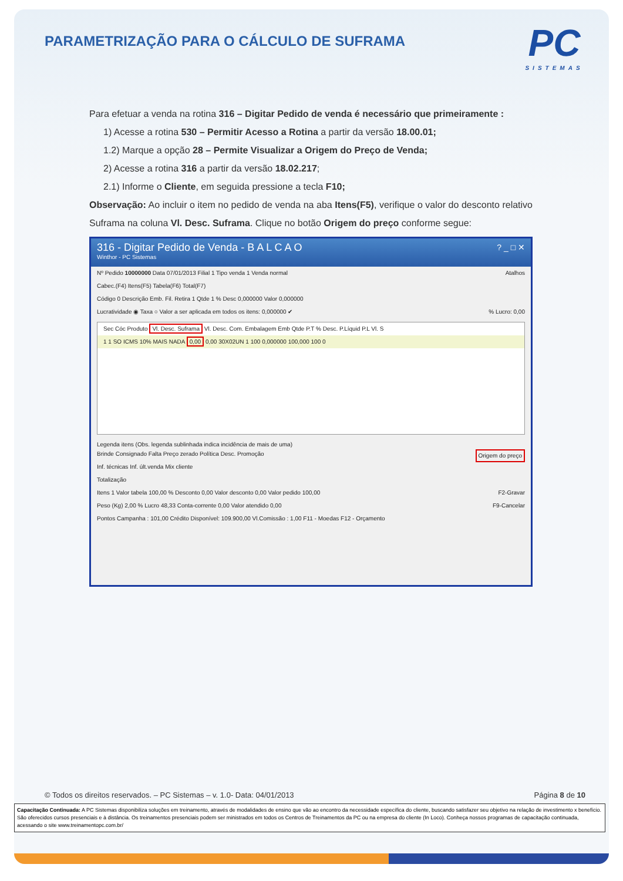PARAMETRIZAÇÃO PARA O CÁLCULO DE SUFRAMA
PC
SISTEMAS
Para efetuar a venda na rotina 316 – Digitar Pedido de venda é necessário que primeiramente :
1) Acesse a rotina 530 – Permitir Acesso a Rotina a partir da versão 18.00.01;
1.2) Marque a opção 28 – Permite Visualizar a Origem do Preço de Venda;
2) Acesse a rotina 316 a partir da versão 18.02.217;
2.1) Informe o Cliente, em seguida pressione a tecla F10;
Observação: Ao incluir o item no pedido de venda na aba Itens(F5), verifique o valor do desconto relativo Suframa na coluna Vl. Desc. Suframa. Clique no botão Origem do preço conforme segue:
316 - Digitar Pedido de Venda - B A L C A O ? _ □ ✕
Winthor - PC Sistemas
Nº Pedido 10000000 Data 07/01/2013 Filial 1 Tipo venda 1 Venda normal Atalhos
Cabec.(F4) Itens(F5) Tabela(F6) Total(F7)
Código 0 Descrição Emb. Fil. Retira 1 Qtde 1 % Desc 0,000000 Valor 0,000000
Lucratividade ◉ Taxa ○ Valor a ser aplicada em todos os itens: 0,000000 ✔ % Lucro: 0,00
Sec Cóc Produto Vl. Desc. Suframa Vl. Desc. Com. Embalagem Emb Qtde P.T % Desc. P.Líquid P.L Vl. S
1 1 SO ICMS 10% MAIS NADA 0,00 0,00 30X02UN 1 100 0,000000 100,000 100 0
Legenda itens (Obs. legenda sublinhada indica incidência de mais de uma)
Brinde Consignado Falta Preço zerado Política Desc. Promoção Origem do preço
Inf. técnicas Inf. últ.venda Mix cliente
Totalização
Itens 1 Valor tabela 100,00 % Desconto 0,00 Valor desconto 0,00 Valor pedido 100,00 F2-Gravar
Peso (Kg) 2,00 % Lucro 48,33 Conta-corrente 0,00 Valor atendido 0,00 F9-Cancelar
Pontos Campanha : 101,00 Crédito Disponível: 109.900,00 Vl.Comissão : 1,00 F11 - Moedas F12 - Orçamento
© Todos os direitos reservados. – PC Sistemas – v. 1.0- Data: 04/01/2013 Página 8 de 10
Capacitação Continuada: A PC Sistemas disponibiliza soluções em treinamento, através de modalidades de ensino que vão ao encontro da necessidade específica do cliente, buscando satisfazer seu objetivo na relação de investimento x benefício. São oferecidos cursos presenciais e à distância. Os treinamentos presenciais podem ser ministrados em todos os Centros de Treinamentos da PC ou na empresa do cliente (In Loco). Conheça nossos programas de capacitação continuada, acessando o site www.treinamentopc.com.br/